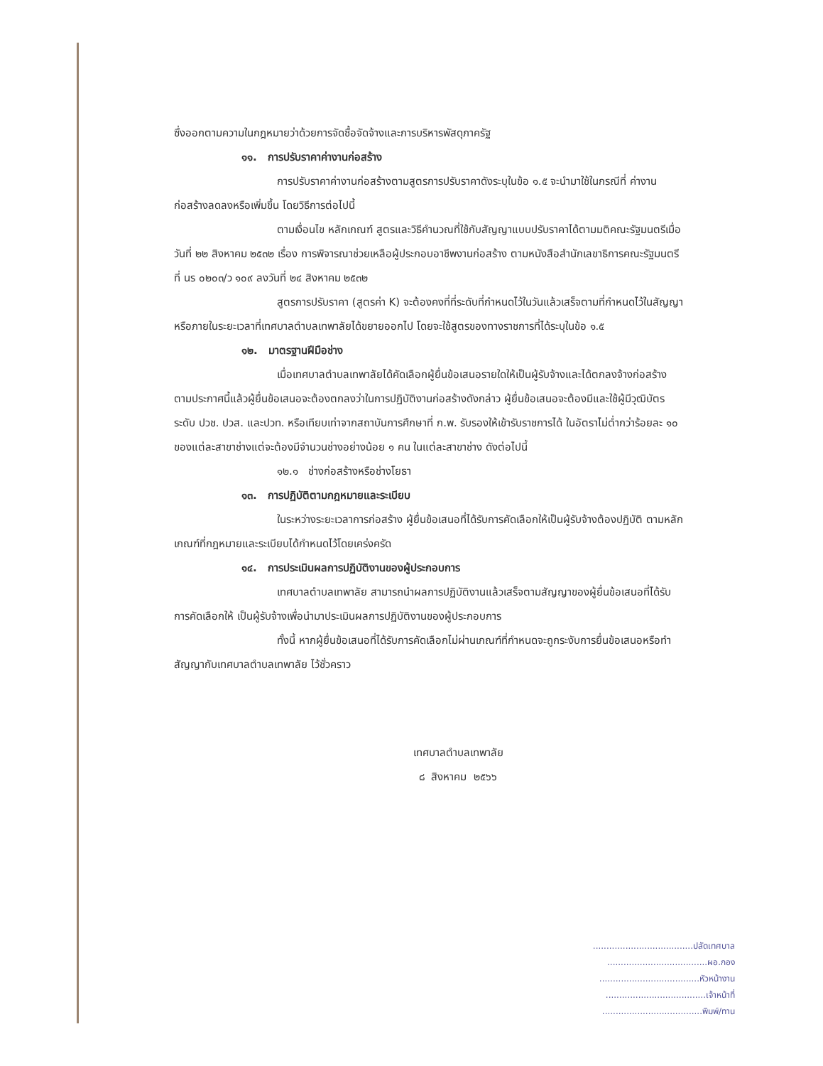ซึ่งออกตามความในกฎหมายว่าด้วยการจัดซื้อจัดจ้างและการบริหารพัสดุภาครัฐ
๑๑. การปรับราคาค่างานก่อสร้าง
การปรับราคาค่างานก่อสร้างตามสูตรการปรับราคาดังระบุในข้อ ๑.๕ จะนำมาใช้ในกรณีที่ ค่างานก่อสร้างลดลงหรือเพิ่มขึ้น โดยวิธีการต่อไปนี้
ตามเงื่อนไข หลักเกณฑ์ สูตรและวิธีคำนวณที่ใช้กับสัญญาแบบปรับราคาได้ตามมติคณะรัฐมนตรีเมื่อวันที่ ๒๒ สิงหาคม ๒๕๓๒ เรื่อง การพิจารณาช่วยเหลือผู้ประกอบอาชีพงานก่อสร้าง ตามหนังสือสำนักเลขาธิการคณะรัฐมนตรี ที่ นร ๐๒๐๓/ว ๑๐๙ ลงวันที่ ๒๔ สิงหาคม ๒๕๓๒
สูตรการปรับราคา (สูตรค่า K) จะต้องคงที่ที่ระดับที่กำหนดไว้ในวันแล้วเสร็จตามที่กำหนดไว้ในสัญญา หรือภายในระยะเวลาที่เทศบาลตำบลเทพาลัยได้ขยายออกไป โดยจะใช้สูตรของทางราชการที่ได้ระบุในข้อ ๑.๕
๑๒. มาตรฐานฝีมือช่าง
เมื่อเทศบาลตำบลเทพาลัยได้คัดเลือกผู้ยื่นข้อเสนอรายใดให้เป็นผู้รับจ้างและได้ตกลงจ้างก่อสร้าง ตามประกาศนี้แล้วผู้ยื่นข้อเสนอจะต้องตกลงว่าในการปฏิบัติงานก่อสร้างดังกล่าว ผู้ยื่นข้อเสนอจะต้องมีและใช้ผู้มีวุฒิบัตรระดับ ปวช. ปวส. และปวท. หรือเทียบเท่าจากสถาบันการศึกษาที่ ก.พ. รับรองให้เข้ารับราชการได้ ในอัตราไม่ต่ำกว่าร้อยละ ๑๐ ของแต่ละสาขาช่างแต่จะต้องมีจำนวนช่างอย่างน้อย ๑ คน ในแต่ละสาขาช่าง ดังต่อไปนี้
๑๒.๑ ช่างก่อสร้างหรือช่างโยธา
๑๓. การปฏิบัติตามกฎหมายและระเบียบ
ในระหว่างระยะเวลาการก่อสร้าง ผู้ยื่นข้อเสนอที่ได้รับการคัดเลือกให้เป็นผู้รับจ้างต้องปฏิบัติ ตามหลักเกณฑ์ที่กฎหมายและระเบียบได้กำหนดไว้โดยเคร่งครัด
๑๔. การประเมินผลการปฏิบัติงานของผู้ประกอบการ
เทศบาลตำบลเทพาลัย สามารถนำผลการปฏิบัติงานแล้วเสร็จตามสัญญาของผู้ยื่นข้อเสนอที่ได้รับการคัดเลือกให้ เป็นผู้รับจ้างเพื่อนำมาประเมินผลการปฏิบัติงานของผู้ประกอบการ
ทั้งนี้ หากผู้ยื่นข้อเสนอที่ได้รับการคัดเลือกไม่ผ่านเกณฑ์ที่กำหนดจะถูกระงับการยื่นข้อเสนอหรือทำสัญญากับเทศบาลตำบลเทพาลัย ไว้ชั่วคราว
เทศบาลตำบลเทพาลัย
๘ สิงหาคม ๒๕๖๖
.....................................ปลัดเทศบาล
.....................................ผอ.กอง
.....................................หัวหน้างาน
.....................................เจ้าหน้าที่
.....................................พิมพ์/ทาน